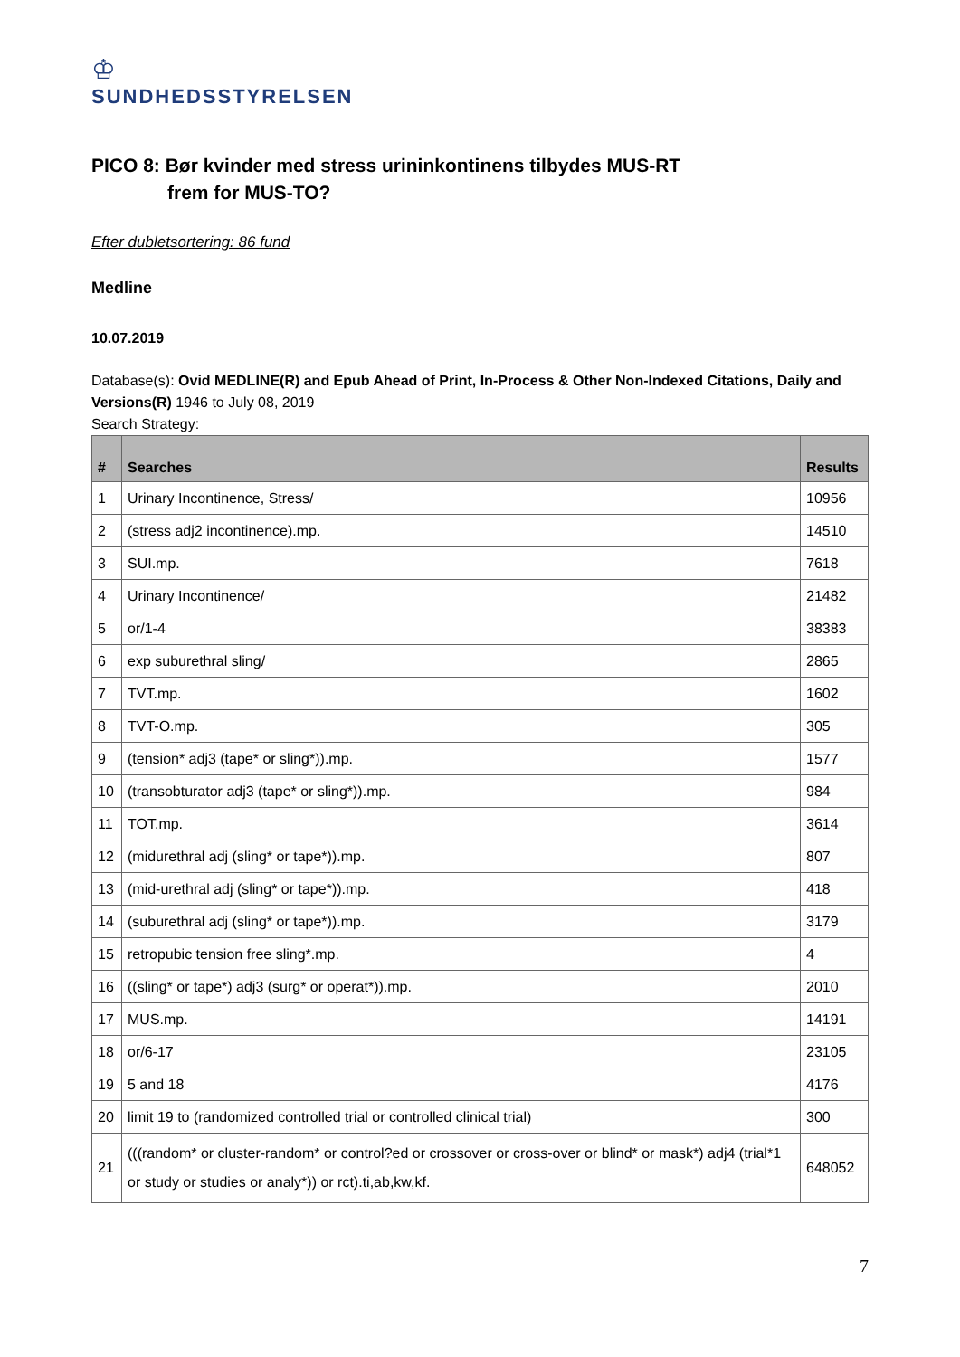♔
SUNDHEDSSTYRELSEN
PICO 8: Bør kvinder med stress urininkontinens tilbydes MUS-RT
frem for MUS-TO?
Efter dubletsortering: 86 fund
Medline
10.07.2019
Database(s): Ovid MEDLINE(R) and Epub Ahead of Print, In-Process & Other Non-Indexed Citations, Daily and Versions(R) 1946 to July 08, 2019
Search Strategy:
| # | Searches | Results |
| --- | --- | --- |
| 1 | Urinary Incontinence, Stress/ | 10956 |
| 2 | (stress adj2 incontinence).mp. | 14510 |
| 3 | SUI.mp. | 7618 |
| 4 | Urinary Incontinence/ | 21482 |
| 5 | or/1-4 | 38383 |
| 6 | exp suburethral sling/ | 2865 |
| 7 | TVT.mp. | 1602 |
| 8 | TVT-O.mp. | 305 |
| 9 | (tension* adj3 (tape* or sling*)).mp. | 1577 |
| 10 | (transobturator adj3 (tape* or sling*)).mp. | 984 |
| 11 | TOT.mp. | 3614 |
| 12 | (midurethral adj (sling* or tape*)).mp. | 807 |
| 13 | (mid-urethral adj (sling* or tape*)).mp. | 418 |
| 14 | (suburethral adj (sling* or tape*)).mp. | 3179 |
| 15 | retropubic tension free sling*.mp. | 4 |
| 16 | ((sling* or tape*) adj3 (surg* or operat*)).mp. | 2010 |
| 17 | MUS.mp. | 14191 |
| 18 | or/6-17 | 23105 |
| 19 | 5 and 18 | 4176 |
| 20 | limit 19 to (randomized controlled trial or controlled clinical trial) | 300 |
| 21 | (((random* or cluster-random* or control?ed or crossover or cross-over or blind* or mask*) adj4 (trial*1 or study or studies or analy*)) or rct).ti,ab,kw,kf. | 648052 |
7